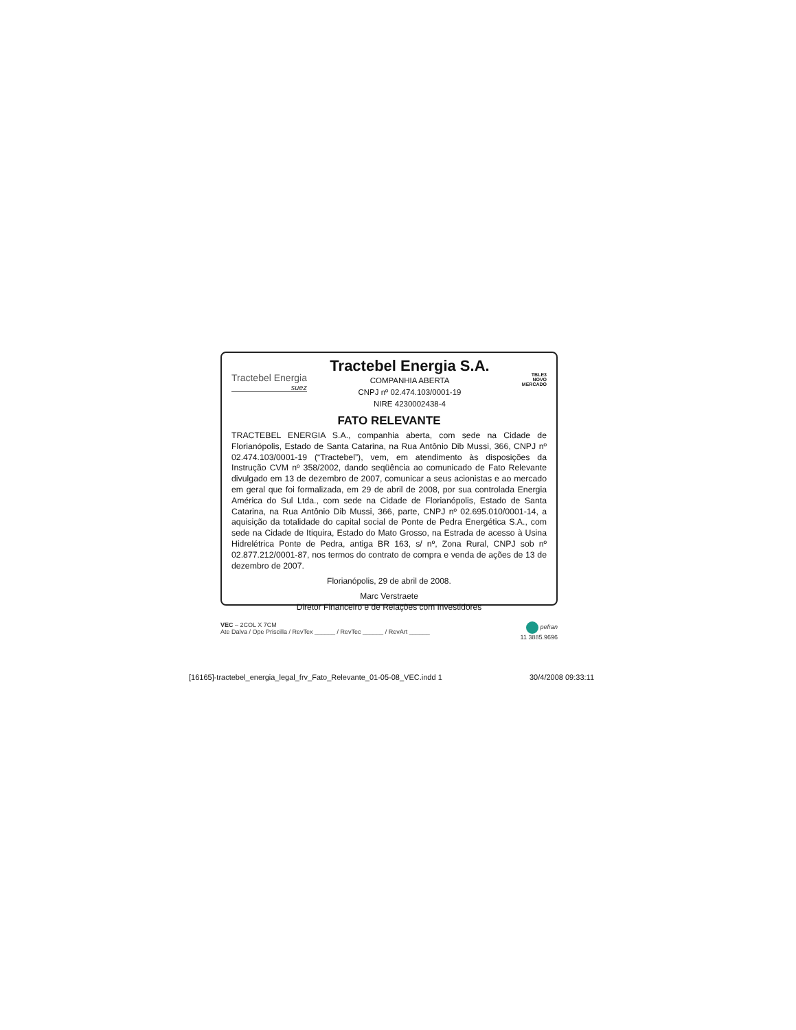Tractebel Energia
suez
Tractebel Energia S.A.
COMPANHIA ABERTA
CNPJ nº 02.474.103/0001-19
NIRE 4230002438-4
TBLE3
NOVO
MERCADO
FATO RELEVANTE
TRACTEBEL ENERGIA S.A., companhia aberta, com sede na Cidade de Florianópolis, Estado de Santa Catarina, na Rua Antônio Dib Mussi, 366, CNPJ nº 02.474.103/0001-19 (“Tractebel”), vem, em atendimento às disposições da Instrução CVM nº 358/2002, dando seqüência ao comunicado de Fato Relevante divulgado em 13 de dezembro de 2007, comunicar a seus acionistas e ao mercado em geral que foi formalizada, em 29 de abril de 2008, por sua controlada Energia América do Sul Ltda., com sede na Cidade de Florianópolis, Estado de Santa Catarina, na Rua Antônio Dib Mussi, 366, parte, CNPJ nº 02.695.010/0001-14, a aquisição da totalidade do capital social de Ponte de Pedra Energética S.A., com sede na Cidade de Itiquira, Estado do Mato Grosso, na Estrada de acesso à Usina Hidrelétrica Ponte de Pedra, antiga BR 163, s/ nº, Zona Rural, CNPJ sob nº 02.877.212/0001-87, nos termos do contrato de compra e venda de ações de 13 de dezembro de 2007.
Florianópolis, 29 de abril de 2008.
Marc Verstraete
Diretor Financeiro e de Relações com Investidores
VEC – 2COL X 7CM
Ate Dalva / Ope Priscilla / RevTex ______ / RevTec ______ / RevArt ______
pefran
11 3885.9696
[16165]-tractebel_energia_legal_frv_Fato_Relevante_01-05-08_VEC.indd 1 30/4/2008 09:33:11